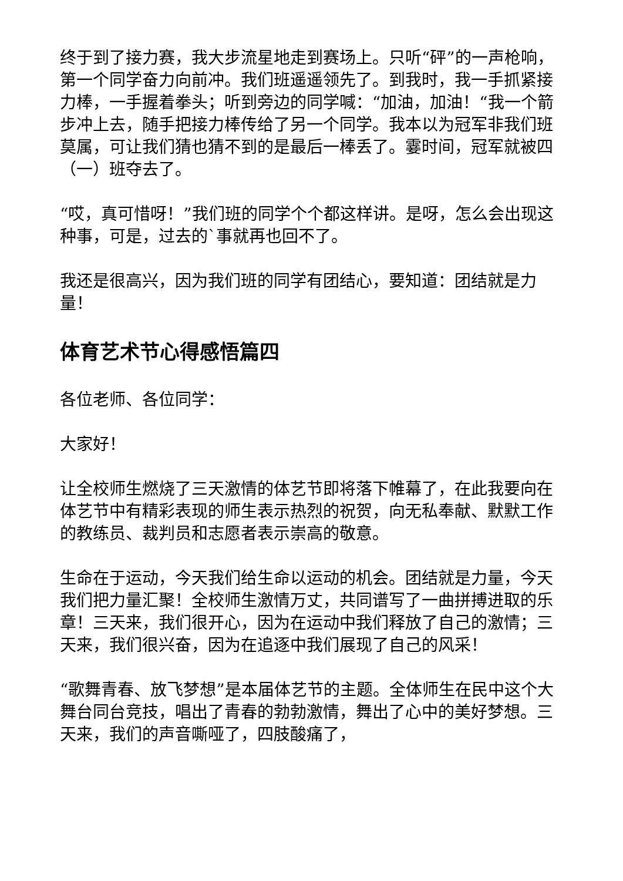终于到了接力赛，我大步流星地走到赛场上。只听“砰”的一声枪响，第一个同学奋力向前冲。我们班遥遥领先了。到我时，我一手抓紧接力棒，一手握着拳头；听到旁边的同学喊：“加油，加油！“我一个箭步冲上去，随手把接力棒传给了另一个同学。我本以为冠军非我们班莫属，可让我们猜也猜不到的是最后一棒丢了。霎时间，冠军就被四（一）班夺去了。
“哎，真可惜呀！”我们班的同学个个都这样讲。是呀，怎么会出现这种事，可是，过去的`事就再也回不了。
我还是很高兴，因为我们班的同学有团结心，要知道：团结就是力量！
体育艺术节心得感悟篇四
各位老师、各位同学：
大家好！
让全校师生燃烧了三天激情的体艺节即将落下帷幕了，在此我要向在体艺节中有精彩表现的师生表示热烈的祝贺，向无私奉献、默默工作的教练员、裁判员和志愿者表示崇高的敬意。
生命在于运动，今天我们给生命以运动的机会。团结就是力量，今天我们把力量汇聚！全校师生激情万丈，共同谱写了一曲拼搏进取的乐章！三天来，我们很开心，因为在运动中我们释放了自己的激情；三天来，我们很兴奋，因为在追逐中我们展现了自己的风采！
“歌舞青春、放飞梦想”是本届体艺节的主题。全体师生在民中这个大舞台同台竞技，唱出了青春的勃勃激情，舞出了心中的美好梦想。三天来，我们的声音嘶哑了，四肢酸痛了，